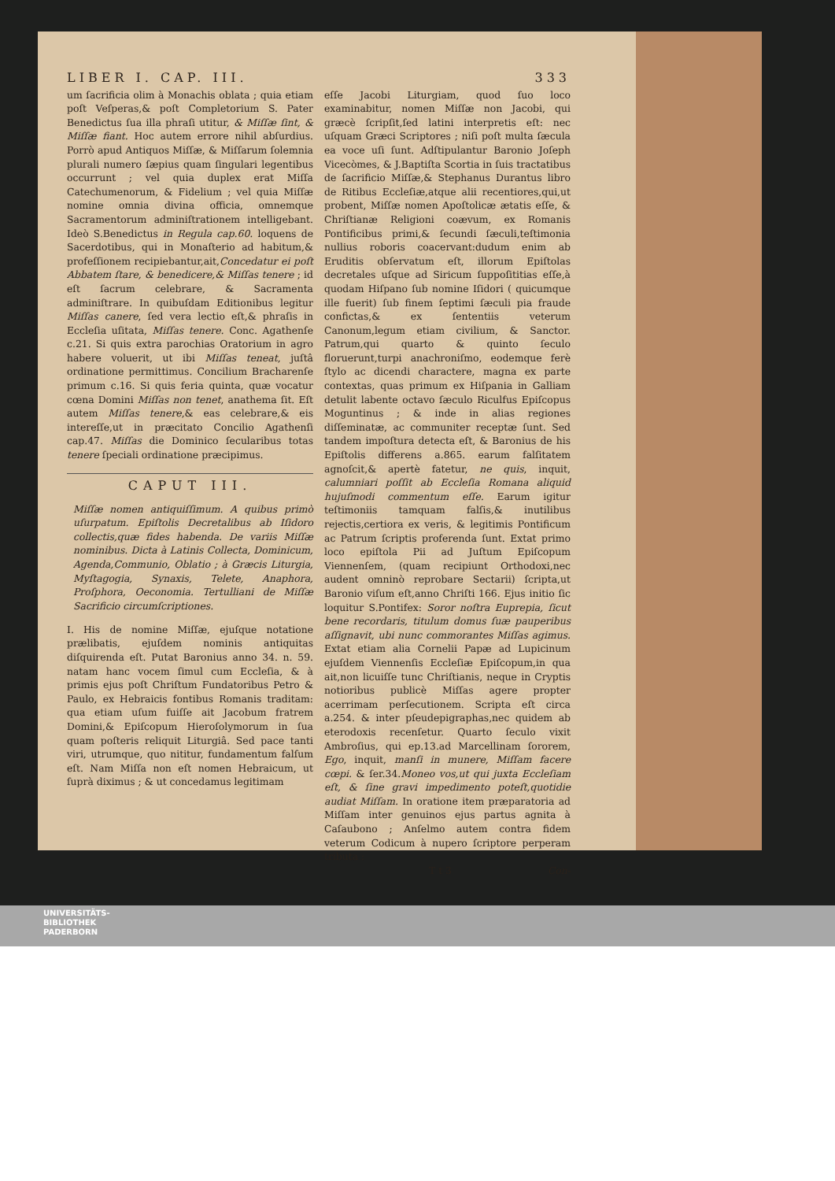LIBER I. CAP. III. 333
um ſacrificia olim à Monachis oblata ; quia etiam poſt Veſperas,& poſt Completorium S. Pater Benedictus ſua illa phraſi utitur, & Miſſæ ſint, & Miſſæ fiant. Hoc autem errore nihil abſurdius. Porrò apud Antiquos Miſſæ, & Miſſarum ſolemnia plurali numero ſæpius quam ſingulari legentibus occurrunt ; vel quia duplex erat Miſſa Catechumenorum, & Fidelium ; vel quia Miſſæ nomine omnia divina officia, omnemque Sacramentorum adminiſtrationem intelligebant. Ideò S.Benedictus in Regula cap.60. loquens de Sacerdotibus, qui in Monaſterio ad habitum,& profeſſionem recipiebantur,ait,Concedatur ei poſt Abbatem ſtare, & benedicere,& Miſſas tenere ; id eſt ſacrum celebrare, & Sacramenta adminiſtrare. In quibuſdam Editionibus legitur Miſſas canere, ſed vera lectio eſt,& phraſis in Eccleſia uſitata, Miſſas tenere. Conc. Agathenſe c.21. Si quis extra parochias Oratorium in agro habere voluerit, ut ibi Miſſas teneat, juſtâ ordinatione permittimus. Concilium Bracharenſe primum c.16. Si quis feria quinta, quæ vocatur cœna Domini Miſſas non tenet, anathema ſit. Eſt autem Miſſas tenere,& eas celebrare,& eis intereſſe,ut in præcitato Concilio Agathenſi cap.47. Miſſas die Dominico ſecularibus totas tenere ſpeciali ordinatione præcipimus.
CAPUT III.
Miſſæ nomen antiquiſſimum. A quibus primò uſurpatum. Epiſtolis Decretalibus ab Iſidoro collectis,quæ fides habenda. De variis Miſſæ nominibus. Dicta à Latinis Collecta, Dominicum, Agenda,Communio, Oblatio ; à Græcis Liturgia, Myſtagogia, Synaxis, Telete, Anaphora, Proſphora, Oeconomia. Tertulliani de Miſſæ Sacrificio circumſcriptiones.
I. His de nomine Miſſæ, ejuſque notatione prælibatis, ejuſdem nominis antiquitas diſquirenda eſt. Putat Baronius anno 34. n. 59. natam hanc vocem ſimul cum Eccleſia, & à primis ejus poſt Chriſtum Fundatoribus Petro & Paulo, ex Hebraicis fontibus Romanis traditam: qua etiam uſum fuiſſe ait Jacobum fratrem Domini,& Epiſcopum Hieroſolymorum in ſua quam poſteris reliquit Liturgiâ. Sed pace tanti viri, utrumque, quo nititur, fundamentum falſum eſt. Nam Miſſa non eſt nomen Hebraicum, ut ſuprà diximus ; & ut concedamus legitimam
eſſe Jacobi Liturgiam, quod ſuo loco examinabitur, nomen Miſſæ non Jacobi, qui græcè ſcripſit,ſed latini interpretis eſt: nec uſquam Græci Scriptores ; niſi poſt multa ſæcula ea voce uſi ſunt. Adſtipulantur Baronio Joſeph Vicecòmes, & J.Baptiſta Scortia in ſuis tractatibus de ſacrificio Miſſæ,& Stephanus Durantus libro de Ritibus Eccleſiæ,atque alii recentiores,qui,ut probent, Miſſæ nomen Apoſtolicæ ætatis eſſe, & Chriſtianæ Religioni coævum, ex Romanis Pontificibus primi,& ſecundi ſæculi,teſtimonia nullius roboris coacervant:dudum enim ab Eruditis obſervatum eſt, illorum Epiſtolas decretales uſque ad Siricum ſuppoſititias eſſe,à quodam Hiſpano ſub nomine Iſidori ( quicumque ille fuerit) ſub finem ſeptimi ſæculi pia fraude confictas,& ex ſententiis veterum Canonum,legum etiam civilium, & Sanctor. Patrum,qui quarto & quinto ſeculo floruerunt,turpi anachroniſmo, eodemque ferè ſtylo ac dicendi charactere, magna ex parte contextas, quas primum ex Hiſpania in Galliam detulit labente octavo ſæculo Riculfus Epiſcopus Moguntinus ; & inde in alias regiones diſſeminatæ, ac communiter receptæ ſunt. Sed tandem impoſtura detecta eſt, & Baronius de his Epiſtolis differens a.865. earum falſitatem agnoſcit,& apertè fatetur, ne quis, inquit, calumniari poſſit ab Eccleſia Romana aliquid hujuſmodi commentum eſſe. Earum igitur teſtimoniis tamquam falſis,& inutilibus rejectis,certiora ex veris, & legitimis Pontificum ac Patrum ſcriptis proferenda ſunt. Extat primo loco epiſtola Pii ad Juſtum Epiſcopum Viennenſem, (quam recipiunt Orthodoxi,nec audent omninò reprobare Sectarii) ſcripta,ut Baronio viſum eſt,anno Chriſti 166. Ejus initio ſic loquitur S.Pontifex: Soror noſtra Euprepia, ſicut bene recordaris, titulum domus ſuæ pauperibus aſſignavit, ubi nunc commorantes Miſſas agimus. Extat etiam alia Cornelii Papæ ad Lupicinum ejuſdem Viennenſis Eccleſiæ Epiſcopum,in qua ait,non licuiſſe tunc Chriſtianis, neque in Cryptis notioribus publicè Miſſas agere propter acerrimam perſecutionem. Scripta eſt circa a.254. & inter pſeudepigraphas,nec quidem ab eterodoxis recenſetur. Quarto ſeculo vixit Ambroſius, qui ep.13.ad Marcellinam ſororem, Ego, inquit, manſi in munere, Miſſam facere cœpi. & ſer.34.Moneo vos,ut qui juxta Eccleſiam eſt, & ſine gravi impedimento poteſt,quotidie audiat Miſſam. In oratione item præparatoria ad Miſſam inter genuinos ejus partus agnita à Caſaubono ; Anſelmo autem contra fidem veterum Codicum à nupero ſcriptore perperam tributa :
T t 3 Con-
UNIVERSITÄTS-
BIBLIOTHEK
PADERBORN